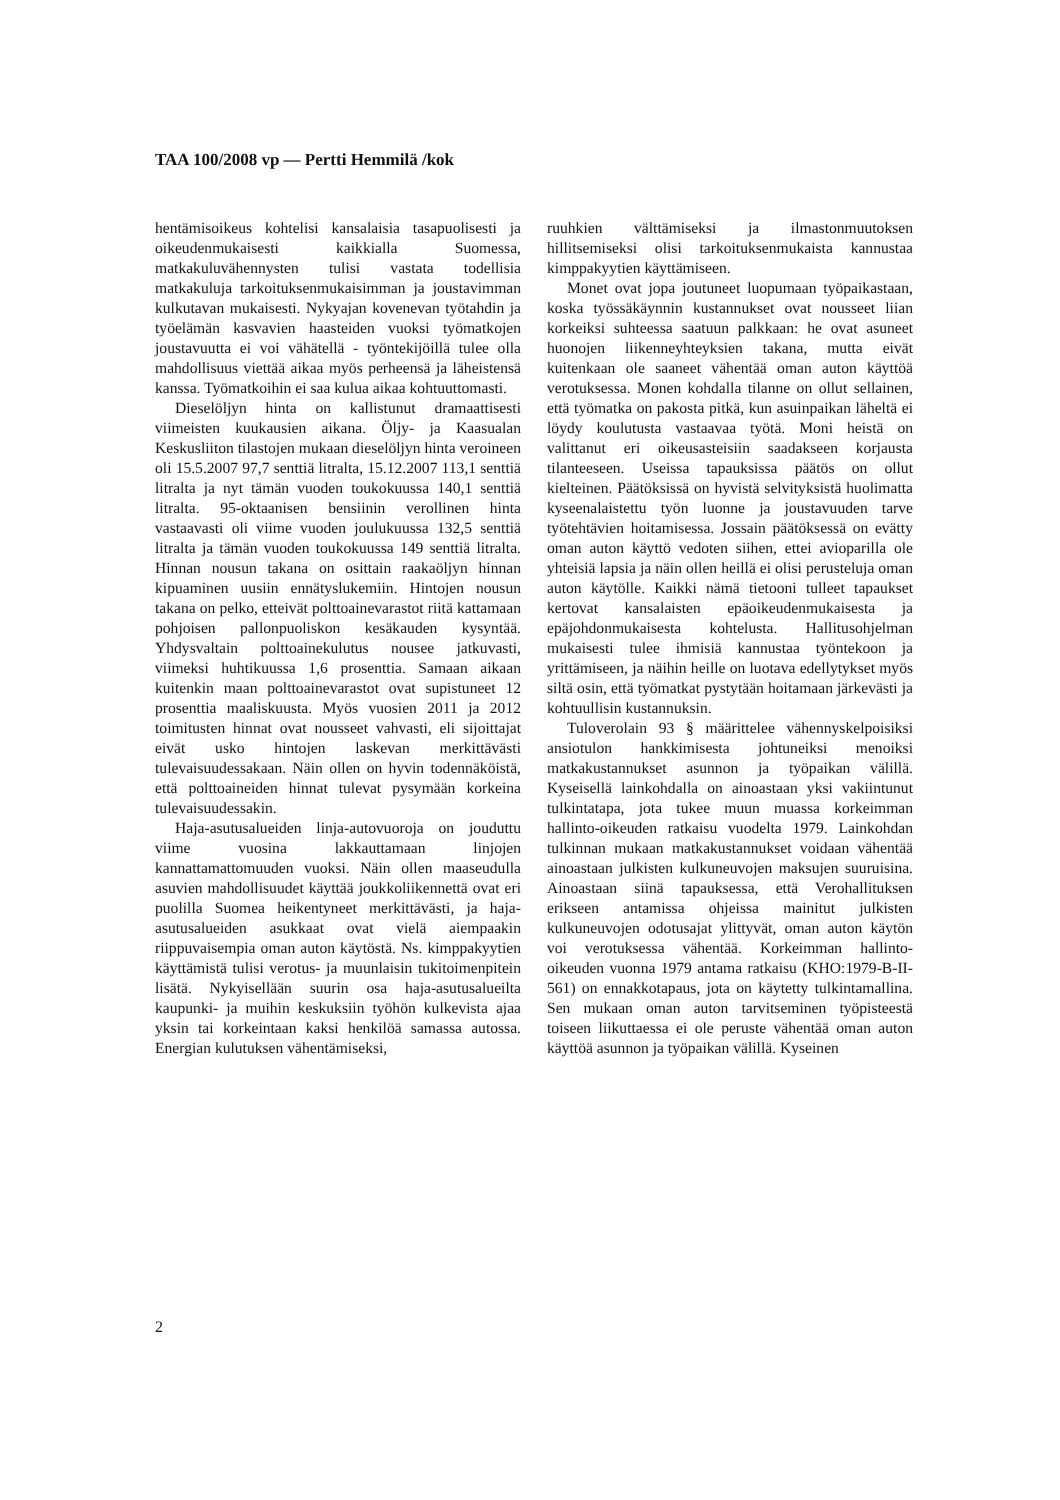TAA 100/2008 vp — Pertti Hemmilä /kok
hentämisoikeus kohtelisi kansalaisia tasapuolisesti ja oikeudenmukaisesti kaikkialla Suomessa, matkakuluvähennysten tulisi vastata todellisia matkakuluja tarkoituksenmukaisimman ja joustavimman kulkutavan mukaisesti. Nykyajan kovenevan työtahdin ja työelämän kasvavien haasteiden vuoksi työmatkojen joustavuutta ei voi vähätellä - työntekijöillä tulee olla mahdollisuus viettää aikaa myös perheensä ja läheistensä kanssa. Työmatkoihin ei saa kulua aikaa kohtuuttomasti.
Dieselöljyn hinta on kallistunut dramaattisesti viimeisten kuukausien aikana. Öljy- ja Kaasualan Keskusliiton tilastojen mukaan dieselöljyn hinta veroineen oli 15.5.2007 97,7 senttiä litralta, 15.12.2007 113,1 senttiä litralta ja nyt tämän vuoden toukokuussa 140,1 senttiä litralta. 95-oktaanisen bensiinin verollinen hinta vastaavasti oli viime vuoden joulukuussa 132,5 senttiä litralta ja tämän vuoden toukokuussa 149 senttiä litralta. Hinnan nousun takana on osittain raakaöljyn hinnan kipuaminen uusiin ennätyslukemiin. Hintojen nousun takana on pelko, etteivät polttoainevarastot riitä kattamaan pohjoisen pallonpuoliskon kesäkauden kysyntää. Yhdysvaltain polttoainekulutus nousee jatkuvasti, viimeksi huhtikuussa 1,6 prosenttia. Samaan aikaan kuitenkin maan polttoainevarastot ovat supistuneet 12 prosenttia maaliskuusta. Myös vuosien 2011 ja 2012 toimitusten hinnat ovat nousseet vahvasti, eli sijoittajat eivät usko hintojen laskevan merkittävästi tulevaisuudessakaan. Näin ollen on hyvin todennäköistä, että polttoaineiden hinnat tulevat pysymään korkeina tulevaisuudessakin.
Haja-asutusalueiden linja-autovuoroja on jouduttu viime vuosina lakkauttamaan linjojen kannattamattomuuden vuoksi. Näin ollen maaseudulla asuvien mahdollisuudet käyttää joukkoliikennettä ovat eri puolilla Suomea heikentyneet merkittävästi, ja haja-asutusalueiden asukkaat ovat vielä aiempaakin riippuvaisempia oman auton käytöstä. Ns. kimppakyytien käyttämistä tulisi verotus- ja muunlaisin tukitoimenpitein lisätä. Nykyisellään suurin osa haja-asutusalueilta kaupunki- ja muihin keskuksiin työhön kulkevista ajaa yksin tai korkeintaan kaksi henkilöä samassa autossa. Energian kulutuksen vähentämiseksi,
ruuhkien välttämiseksi ja ilmastonmuutoksen hillitsemiseksi olisi tarkoituksenmukaista kannustaa kimppakyytien käyttämiseen.
Monet ovat jopa joutuneet luopumaan työpaikastaan, koska työssäkäynnin kustannukset ovat nousseet liian korkeiksi suhteessa saatuun palkkaan: he ovat asuneet huonojen liikenneyhteyksien takana, mutta eivät kuitenkaan ole saaneet vähentää oman auton käyttöä verotuksessa. Monen kohdalla tilanne on ollut sellainen, että työmatka on pakosta pitkä, kun asuinpaikan läheltä ei löydy koulutusta vastaavaa työtä. Moni heistä on valittanut eri oikeusasteisiin saadakseen korjausta tilanteeseen. Useissa tapauksissa päätös on ollut kielteinen. Päätöksissä on hyvistä selvityksistä huolimatta kyseenalaistettu työn luonne ja joustavuuden tarve työtehtävien hoitamisessa. Jossain päätöksessä on evätty oman auton käyttö vedoten siihen, ettei avioparilla ole yhteisiä lapsia ja näin ollen heillä ei olisi perusteluja oman auton käytölle. Kaikki nämä tietooni tulleet tapaukset kertovat kansalaisten epäoikeudenmukaisesta ja epäjohdonmukaisesta kohtelusta. Hallitusohjelman mukaisesti tulee ihmisiä kannustaa työntekoon ja yrittämiseen, ja näihin heille on luotava edellytykset myös siltä osin, että työmatkat pystytään hoitamaan järkevästi ja kohtuullisin kustannuksin.
Tuloverolain 93 § määrittelee vähennyskelpoisiksi ansiotulon hankkimisesta johtuneiksi menoiksi matkakustannukset asunnon ja työpaikan välillä. Kyseisellä lainkohdalla on ainoastaan yksi vakiintunut tulkintatapa, jota tukee muun muassa korkeimman hallinto-oikeuden ratkaisu vuodelta 1979. Lainkohdan tulkinnan mukaan matkakustannukset voidaan vähentää ainoastaan julkisten kulkuneuvojen maksujen suuruisina. Ainoastaan siinä tapauksessa, että Verohallituksen erikseen antamissa ohjeissa mainitut julkisten kulkuneuvojen odotusajat ylittyvät, oman auton käytön voi verotuksessa vähentää. Korkeimman hallinto-oikeuden vuonna 1979 antama ratkaisu (KHO:1979-B-II-561) on ennakkotapaus, jota on käytetty tulkintamallina. Sen mukaan oman auton tarvitseminen työpisteestä toiseen liikuttaessa ei ole peruste vähentää oman auton käyttöä asunnon ja työpaikan välillä. Kyseinen
2